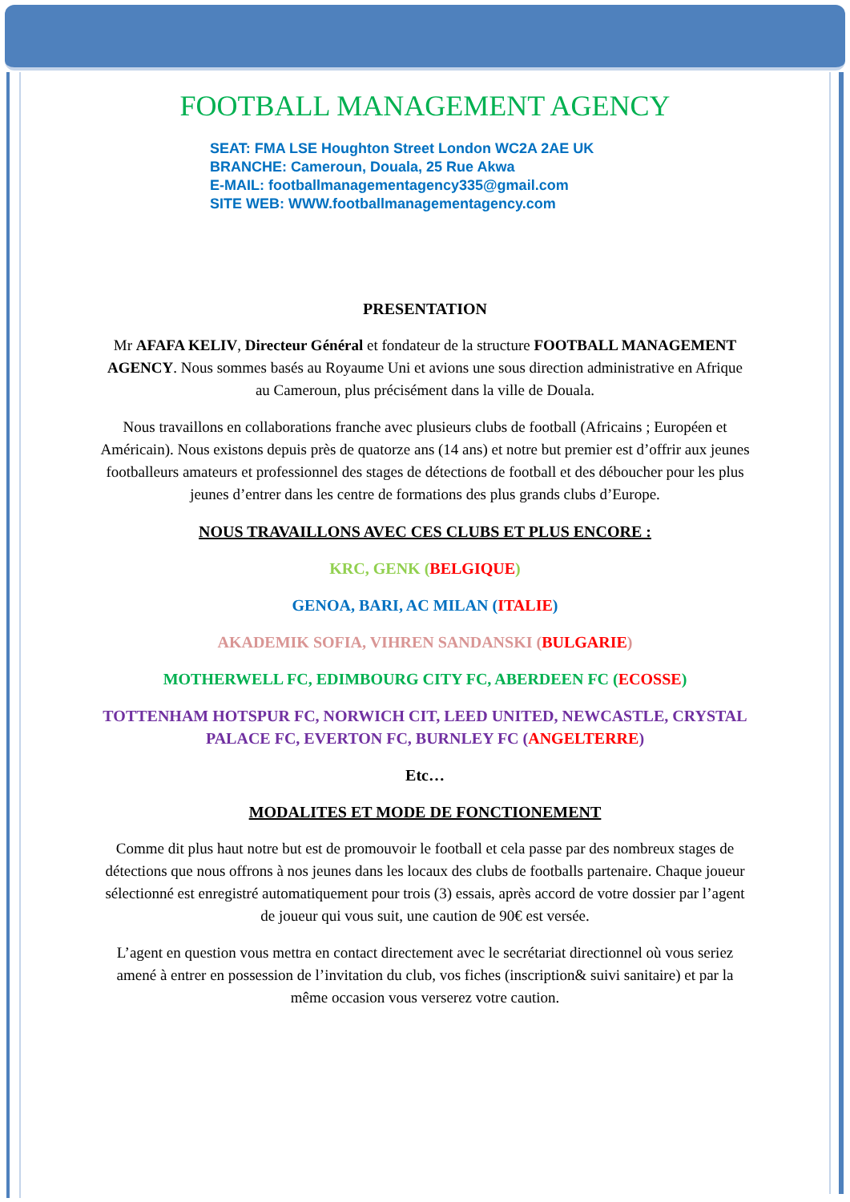FOOTBALL MANAGEMENT AGENCY
SEAT: FMA LSE Houghton Street London WC2A 2AE UK
BRANCHE: Cameroun, Douala, 25 Rue Akwa
E-MAIL: footballmanagementagency335@gmail.com
SITE WEB: WWW.footballmanagementagency.com
PRESENTATION
Mr AFAFA KELIV, Directeur Général et fondateur de la structure FOOTBALL MANAGEMENT AGENCY. Nous sommes basés au Royaume Uni et avions une sous direction administrative en Afrique au Cameroun, plus précisément dans la ville de Douala.
Nous travaillons en collaborations franche avec plusieurs clubs de football (Africains ; Européen et Américain). Nous existons depuis près de quatorze ans (14 ans) et notre but premier est d’offrir aux jeunes footballeurs amateurs et professionnel des stages de détections de football et des déboucher pour les plus jeunes d’entrer dans les centre de formations des plus grands clubs d’Europe.
NOUS TRAVAILLONS AVEC CES CLUBS ET PLUS ENCORE :
KRC, GENK (BELGIQUE)
GENOA, BARI, AC MILAN (ITALIE)
AKADEMIK SOFIA, VIHREN SANDANSKI (BULGARIE)
MOTHERWELL FC, EDIMBOURG CITY FC, ABERDEEN FC (ECOSSE)
TOTTENHAM HOTSPUR FC, NORWICH CIT, LEED UNITED, NEWCASTLE, CRYSTAL PALACE FC, EVERTON FC, BURNLEY FC (ANGELTERRE)
Etc…
MODALITES ET MODE DE FONCTIONEMENT
Comme dit plus haut notre but est de promouvoir le football et cela passe par des nombreux stages de détections que nous offrons à nos jeunes dans les locaux des clubs de footballs partenaire. Chaque joueur sélectionné est enregistré automatiquement pour trois (3) essais, après accord de votre dossier par l’agent de joueur qui vous suit, une caution de 90€ est versée.
L’agent en question vous mettra en contact directement avec le secrétariat directionnel où vous seriez amené à entrer en possession de l’invitation du club, vos fiches (inscription& suivi sanitaire) et par la même occasion vous verserez votre caution.